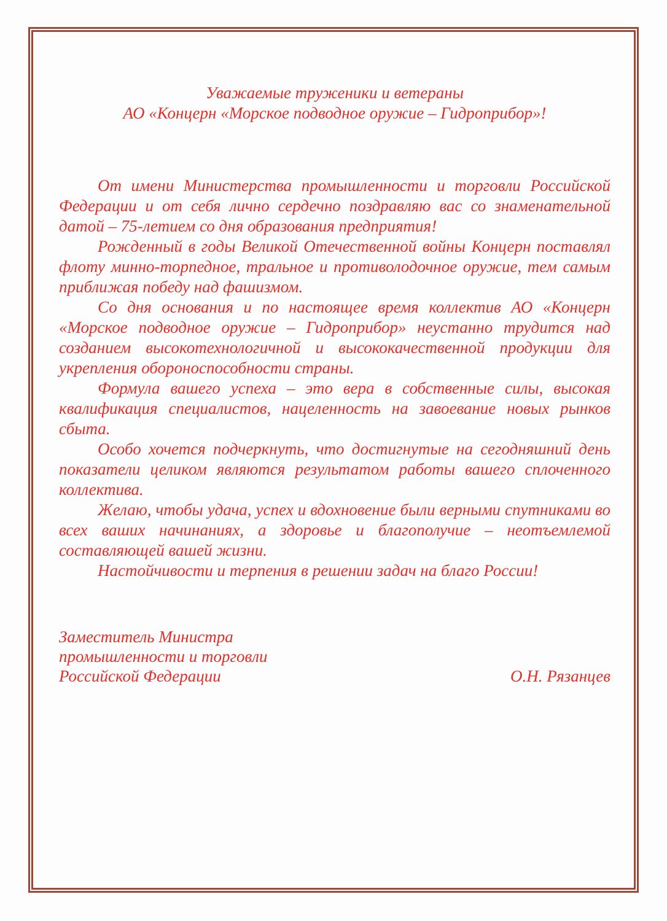Уважаемые труженики и ветераны
АО «Концерн «Морское подводное оружие – Гидроприбор»!
От имени Министерства промышленности и торговли Российской Федерации и от себя лично сердечно поздравляю вас со знаменательной датой – 75-летием со дня образования предприятия!
Рожденный в годы Великой Отечественной войны Концерн поставлял флоту минно-торпедное, тральное и противолодочное оружие, тем самым приближая победу над фашизмом.
Со дня основания и по настоящее время коллектив АО «Концерн «Морское подводное оружие – Гидроприбор» неустанно трудится над созданием высокотехнологичной и высококачественной продукции для укрепления обороноспособности страны.
Формула вашего успеха – это вера в собственные силы, высокая квалификация специалистов, нацеленность на завоевание новых рынков сбыта.
Особо хочется подчеркнуть, что достигнутые на сегодняшний день показатели целиком являются результатом работы вашего сплоченного коллектива.
Желаю, чтобы удача, успех и вдохновение были верными спутниками во всех ваших начинаниях, а здоровье и благополучие – неотъемлемой составляющей вашей жизни.
Настойчивости и терпения в решении задач на благо России!
Заместитель Министра
промышленности и торговли
Российской Федерации
О.Н. Рязанцев